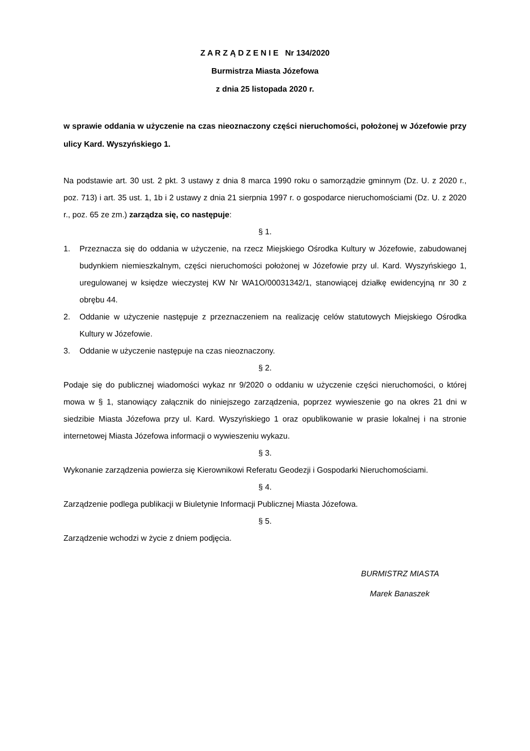Z A R Z Ą D Z E N I E Nr 134/2020
Burmistrza Miasta Józefowa
z dnia 25 listopada 2020 r.
w sprawie oddania w użyczenie na czas nieoznaczony części nieruchomości, położonej w Józefowie przy ulicy Kard. Wyszyńskiego 1.
Na podstawie art. 30 ust. 2 pkt. 3 ustawy z dnia 8 marca 1990 roku o samorządzie gminnym (Dz. U. z 2020 r., poz. 713) i art. 35 ust. 1, 1b i 2 ustawy z dnia 21 sierpnia 1997 r. o gospodarce nieruchomościami (Dz. U. z 2020 r., poz. 65 ze zm.) zarządza się, co następuje:
§ 1.
1. Przeznacza się do oddania w użyczenie, na rzecz Miejskiego Ośrodka Kultury w Józefowie, zabudowanej budynkiem niemieszkalnym, części nieruchomości położonej w Józefowie przy ul. Kard. Wyszyńskiego 1, uregulowanej w księdze wieczystej KW Nr WA1O/00031342/1, stanowiącej działkę ewidencyjną nr 30 z obrębu 44.
2. Oddanie w użyczenie następuje z przeznaczeniem na realizację celów statutowych Miejskiego Ośrodka Kultury w Józefowie.
3. Oddanie w użyczenie następuje na czas nieoznaczony.
§ 2.
Podaje się do publicznej wiadomości wykaz nr 9/2020 o oddaniu w użyczenie części nieruchomości, o której mowa w § 1, stanowiący załącznik do niniejszego zarządzenia, poprzez wywieszenie go na okres 21 dni w siedzibie Miasta Józefowa przy ul. Kard. Wyszyńskiego 1 oraz opublikowanie w prasie lokalnej i na stronie internetowej Miasta Józefowa informacji o wywieszeniu wykazu.
§ 3.
Wykonanie zarządzenia powierza się Kierownikowi Referatu Geodezji i Gospodarki Nieruchomościami.
§ 4.
Zarządzenie podlega publikacji w Biuletynie Informacji Publicznej Miasta Józefowa.
§ 5.
Zarządzenie wchodzi w życie z dniem podjęcia.
BURMISTRZ MIASTA
Marek Banaszek